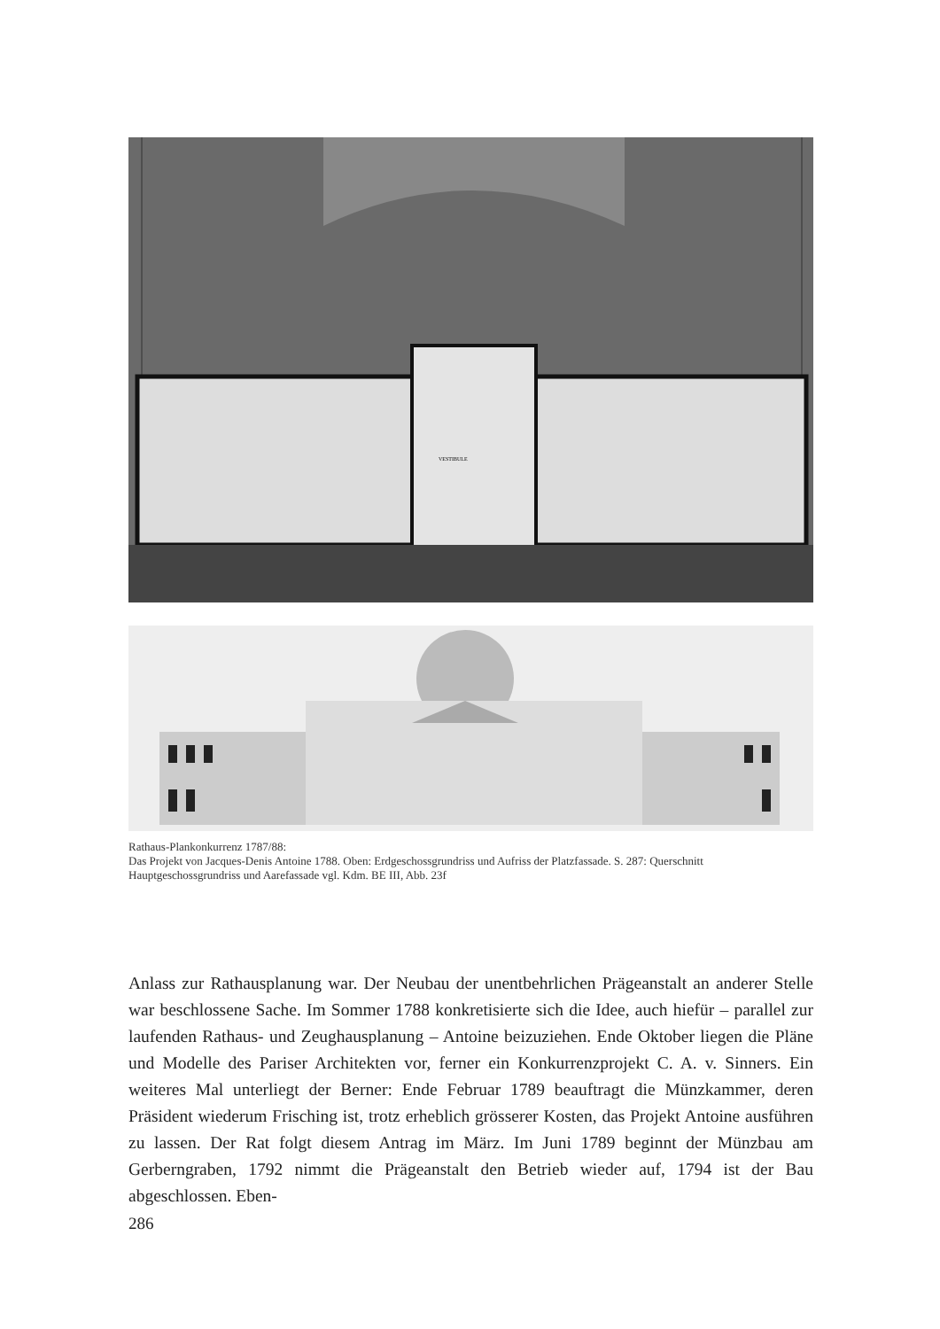VESTIBULE
Rathaus-Plankonkurrenz 1787/88:
Das Projekt von Jacques-Denis Antoine 1788. Oben: Erdgeschossgrundriss und Aufriss der Platzfassade. S. 287: Querschnitt
Hauptgeschossgrundriss und Aarefassade vgl. Kdm. BE III, Abb. 23f
Anlass zur Rathausplanung war. Der Neubau der unentbehrlichen Prägeanstalt an anderer Stelle war beschlossene Sache. Im Sommer 1788 konkretisierte sich die Idee, auch hiefür – parallel zur laufenden Rathaus- und Zeughausplanung – Antoine beizuziehen. Ende Oktober liegen die Pläne und Modelle des Pariser Architekten vor, ferner ein Konkurrenzprojekt C. A. v. Sinners. Ein weiteres Mal unterliegt der Berner: Ende Februar 1789 beauftragt die Münzkammer, deren Präsident wiederum Frisching ist, trotz erheblich grösserer Kosten, das Projekt Antoine ausführen zu lassen. Der Rat folgt diesem Antrag im März. Im Juni 1789 beginnt der Münzbau am Gerberngraben, 1792 nimmt die Prägeanstalt den Betrieb wieder auf, 1794 ist der Bau abgeschlossen. Eben-
286